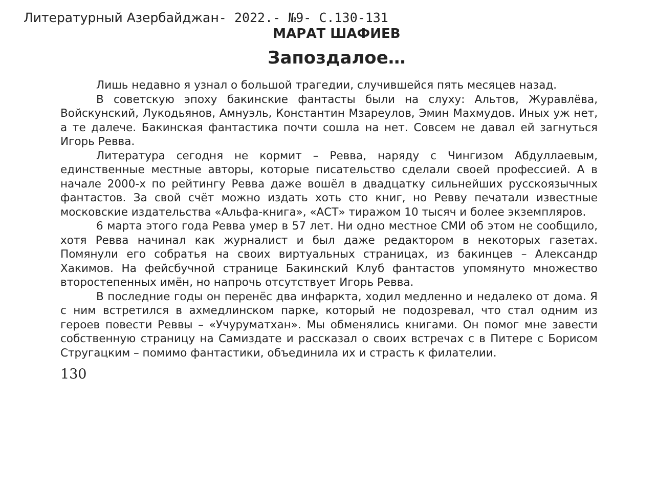Литературный Азербайджан- 2022.- №9- С.130-131
МАРАТ ШАФИЕВ
Запоздалое…
Лишь недавно я узнал о большой трагедии, случившейся пять месяцев назад.
В советскую эпоху бакинские фантасты были на слуху: Альтов, Журавлёва, Войскунский, Лукодьянов, Амнуэль, Константин Мзареулов, Эмин Махмудов. Иных уж нет, а те далече. Бакинская фантастика почти сошла на нет. Совсем не давал ей загнуться Игорь Ревва.
Литература сегодня не кормит – Ревва, наряду с Чингизом Абдуллаевым, единственные местные авторы, которые писательство сделали своей профессией. А в начале 2000-х по рейтингу Ревва даже вошёл в двадцатку сильнейших русскоязычных фантастов. За свой счёт можно издать хоть сто книг, но Ревву печатали известные московские издательства «Альфа-книга», «АСТ» тиражом 10 тысяч и более экземпляров.
6 марта этого года Ревва умер в 57 лет. Ни одно местное СМИ об этом не сообщило, хотя Ревва начинал как журналист и был даже редактором в некоторых газетах. Помянули его собратья на своих виртуальных страницах, из бакинцев – Александр Хакимов. На фейсбучной странице Бакинский Клуб фантастов упомянуто множество второстепенных имён, но напрочь отсутствует Игорь Ревва.
В последние годы он перенёс два инфаркта, ходил медленно и недалеко от дома. Я с ним встретился в ахмедлинском парке, который не подозревал, что стал одним из героев повести Реввы – «Учуруматхан». Мы обменялись книгами. Он помог мне завести собственную страницу на Самиздате и рассказал о своих встречах с в Питере с Борисом Стругацким – помимо фантастики, объединила их и страсть к филателии.
130